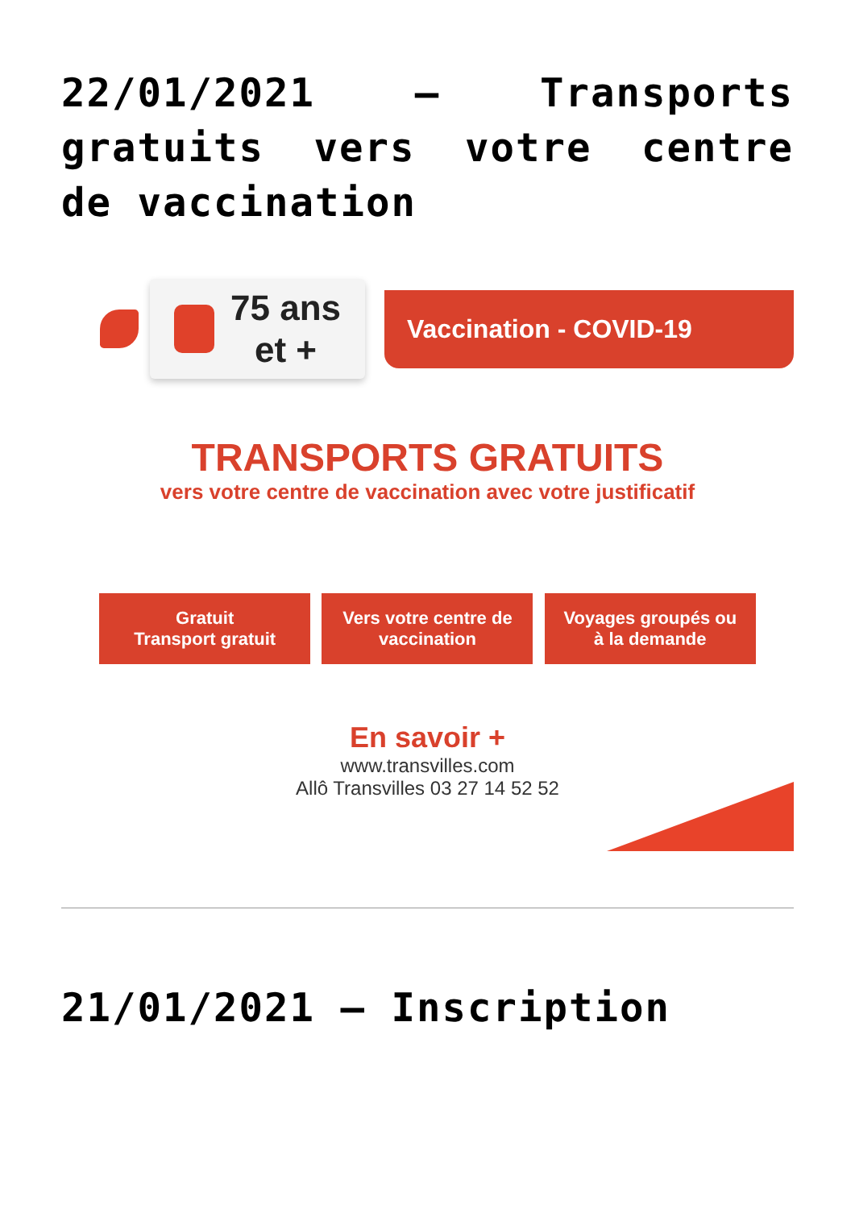22/01/2021 – Transports gratuits vers votre centre de vaccination
75 ans
et +
Vaccination - COVID-19
TRANSPORTS GRATUITS
vers votre centre de vaccination avec votre justificatif
Gratuit
Transport gratuit
Vers votre centre de vaccination
Voyages groupés ou à la demande
En savoir +
www.transvilles.com
Allô Transvilles 03 27 14 52 52
21/01/2021 – Inscription